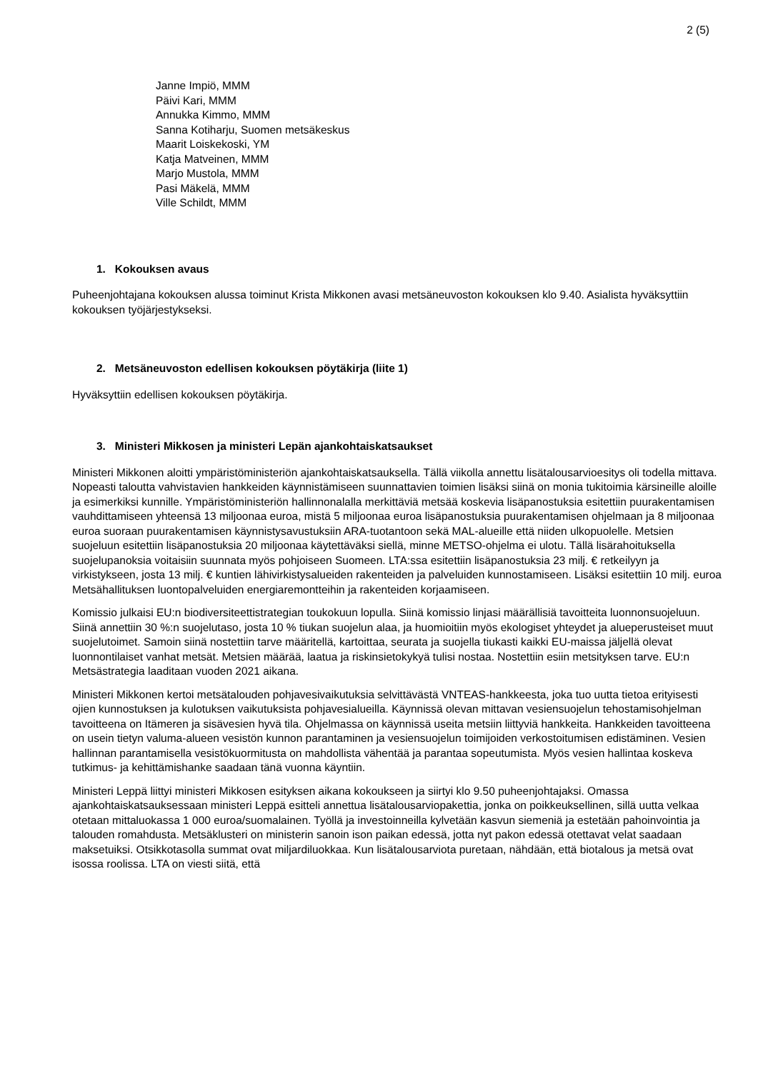2 (5)
Janne Impiö, MMM
Päivi Kari, MMM
Annukka Kimmo, MMM
Sanna Kotiharju, Suomen metsäkeskus
Maarit Loiskekoski, YM
Katja Matveinen, MMM
Marjo Mustola, MMM
Pasi Mäkelä, MMM
Ville Schildt, MMM
1. Kokouksen avaus
Puheenjohtajana kokouksen alussa toiminut Krista Mikkonen avasi metsäneuvoston kokouksen klo 9.40. Asialista hyväksyttiin kokouksen työjärjestykseksi.
2. Metsäneuvoston edellisen kokouksen pöytäkirja (liite 1)
Hyväksyttiin edellisen kokouksen pöytäkirja.
3. Ministeri Mikkosen ja ministeri Lepän ajankohtaiskatsaukset
Ministeri Mikkonen aloitti ympäristöministeriön ajankohtaiskatsauksella. Tällä viikolla annettu lisätalousarvioesitys oli todella mittava. Nopeasti taloutta vahvistavien hankkeiden käynnistämiseen suunnattavien toimien lisäksi siinä on monia tukitoimia kärsineille aloille ja esimerkiksi kunnille. Ympäristöministeriön hallinnonalalla merkittäviä metsää koskevia lisäpanostuksia esitettiin puurakentamisen vauhdittamiseen yhteensä 13 miljoonaa euroa, mistä 5 miljoonaa euroa lisäpanostuksia puurakentamisen ohjelmaan ja 8 miljoonaa euroa suoraan puurakentamisen käynnistysavustuksiin ARA-tuotantoon sekä MAL-alueille että niiden ulkopuolelle. Metsien suojeluun esitettiin lisäpanostuksia 20 miljoonaa käytettäväksi siellä, minne METSO-ohjelma ei ulotu. Tällä lisärahoituksella suojelupanoksia voitaisiin suunnata myös pohjoiseen Suomeen. LTA:ssa esitettiin lisäpanostuksia 23 milj. € retkeilyyn ja virkistykseen, josta 13 milj. € kuntien lähivirkistysalueiden rakenteiden ja palveluiden kunnostamiseen. Lisäksi esitettiin 10 milj. euroa Metsähallituksen luontopalveluiden energiaremontteihin ja rakenteiden korjaamiseen.
Komissio julkaisi EU:n biodiversiteettistrategian toukokuun lopulla. Siinä komissio linjasi määrällisiä tavoitteita luonnonsuojeluun. Siinä annettiin 30 %:n suojelutaso, josta 10 % tiukan suojelun alaa, ja huomioitiin myös ekologiset yhteydet ja alueperusteiset muut suojelutoimet. Samoin siinä nostettiin tarve määritellä, kartoittaa, seurata ja suojella tiukasti kaikki EU-maissa jäljellä olevat luonnontilaiset vanhat metsät. Metsien määrää, laatua ja riskinsietokykyä tulisi nostaa. Nostettiin esiin metsityksen tarve. EU:n Metsästrategia laaditaan vuoden 2021 aikana.
Ministeri Mikkonen kertoi metsätalouden pohjavesivaikutuksia selvittävästä VNTEAS-hankkeesta, joka tuo uutta tietoa erityisesti ojien kunnostuksen ja kulotuksen vaikutuksista pohjavesialueilla. Käynnissä olevan mittavan vesiensuojelun tehostamisohjelman tavoitteena on Itämeren ja sisävesien hyvä tila. Ohjelmassa on käynnissä useita metsiin liittyviä hankkeita. Hankkeiden tavoitteena on usein tietyn valuma-alueen vesistön kunnon parantaminen ja vesiensuojelun toimijoiden verkostoitumisen edistäminen. Vesien hallinnan parantamisella vesistökuormitusta on mahdollista vähentää ja parantaa sopeutumista. Myös vesien hallintaa koskeva tutkimus- ja kehittämishanke saadaan tänä vuonna käyntiin.
Ministeri Leppä liittyi ministeri Mikkosen esityksen aikana kokoukseen ja siirtyi klo 9.50 puheenjohtajaksi. Omassa ajankohtaiskatsauksessaan ministeri Leppä esitteli annettua lisätalousarviopakettia, jonka on poikkeuksellinen, sillä uutta velkaa otetaan mittaluokassa 1 000 euroa/suomalainen. Työllä ja investoinneilla kylvetään kasvun siemeniä ja estetään pahoinvointia ja talouden romahdusta. Metsäklusteri on ministerin sanoin ison paikan edessä, jotta nyt pakon edessä otettavat velat saadaan maksetuiksi. Otsikkotasolla summat ovat miljardiluokkaa. Kun lisätalousarviota puretaan, nähdään, että biotalous ja metsä ovat isossa roolissa. LTA on viesti siitä, että